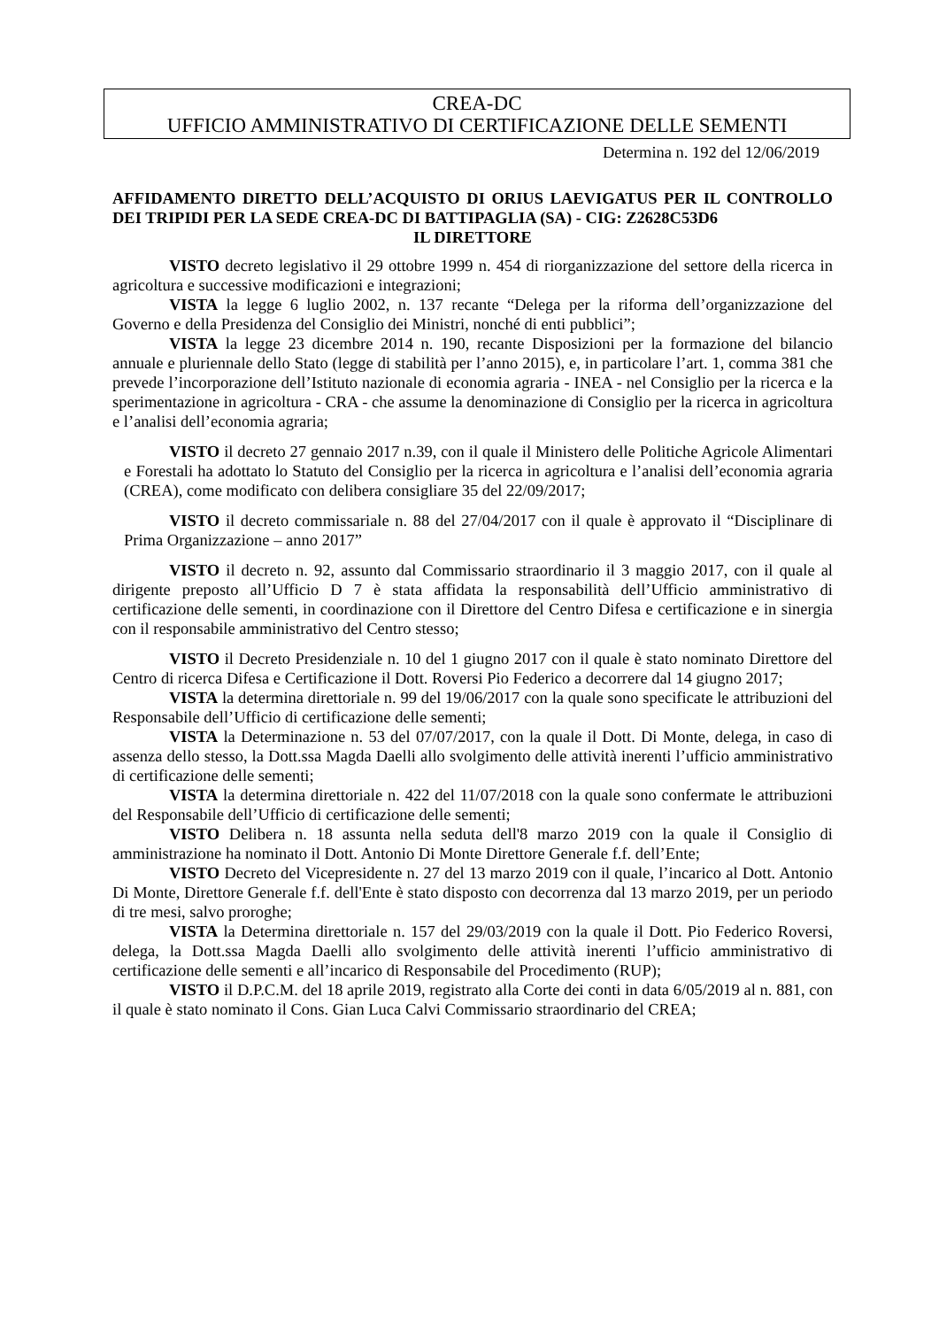CREA-DC
UFFICIO AMMINISTRATIVO DI CERTIFICAZIONE DELLE SEMENTI
Determina n. 192 del 12/06/2019
AFFIDAMENTO DIRETTO DELL’ACQUISTO DI ORIUS LAEVIGATUS PER IL CONTROLLO DEI TRIPIDI PER LA SEDE CREA-DC DI BATTIPAGLIA (SA) - CIG: Z2628C53D6
IL DIRETTORE
VISTO decreto legislativo il 29 ottobre 1999 n. 454 di riorganizzazione del settore della ricerca in agricoltura e successive modificazioni e integrazioni;
VISTA la legge 6 luglio 2002, n. 137 recante “Delega per la riforma dell’organizzazione del Governo e della Presidenza del Consiglio dei Ministri, nonché di enti pubblici”;
VISTA la legge 23 dicembre 2014 n. 190, recante Disposizioni per la formazione del bilancio annuale e pluriennale dello Stato (legge di stabilità per l’anno 2015), e, in particolare l’art. 1, comma 381 che prevede l’incorporazione dell’Istituto nazionale di economia agraria - INEA - nel Consiglio per la ricerca e la sperimentazione in agricoltura - CRA - che assume la denominazione di Consiglio per la ricerca in agricoltura e l’analisi dell’economia agraria;
VISTO il decreto 27 gennaio 2017 n.39, con il quale il Ministero delle Politiche Agricole Alimentari e Forestali ha adottato lo Statuto del Consiglio per la ricerca in agricoltura e l’analisi dell’economia agraria (CREA), come modificato con delibera consigliare 35 del 22/09/2017;
VISTO il decreto commissariale n. 88 del 27/04/2017 con il quale è approvato il “Disciplinare di Prima Organizzazione – anno 2017”
VISTO il decreto n. 92, assunto dal Commissario straordinario il 3 maggio 2017, con il quale al dirigente preposto all’Ufficio D 7 è stata affidata la responsabilità dell’Ufficio amministrativo di certificazione delle sementi, in coordinazione con il Direttore del Centro Difesa e certificazione e in sinergia con il responsabile amministrativo del Centro stesso;
VISTO il Decreto Presidenziale n. 10 del 1 giugno 2017 con il quale è stato nominato Direttore del Centro di ricerca Difesa e Certificazione il Dott. Roversi Pio Federico a decorrere dal 14 giugno 2017;
VISTA la determina direttoriale n. 99 del 19/06/2017 con la quale sono specificate le attribuzioni del Responsabile dell’Ufficio di certificazione delle sementi;
VISTA la Determinazione n. 53 del 07/07/2017, con la quale il Dott. Di Monte, delega, in caso di assenza dello stesso, la Dott.ssa Magda Daelli allo svolgimento delle attività inerenti l’ufficio amministrativo di certificazione delle sementi;
VISTA la determina direttoriale n. 422 del 11/07/2018 con la quale sono confermate le attribuzioni del Responsabile dell’Ufficio di certificazione delle sementi;
VISTO Delibera n. 18 assunta nella seduta dell'8 marzo 2019 con la quale il Consiglio di amministrazione ha nominato il Dott. Antonio Di Monte Direttore Generale f.f. dell’Ente;
VISTO Decreto del Vicepresidente n. 27 del 13 marzo 2019 con il quale, l’incarico al Dott. Antonio Di Monte, Direttore Generale f.f. dell'Ente è stato disposto con decorrenza dal 13 marzo 2019, per un periodo di tre mesi, salvo proroghe;
VISTA la Determina direttoriale n. 157 del 29/03/2019 con la quale il Dott. Pio Federico Roversi, delega, la Dott.ssa Magda Daelli allo svolgimento delle attività inerenti l’ufficio amministrativo di certificazione delle sementi e all’incarico di Responsabile del Procedimento (RUP);
VISTO il D.P.C.M. del 18 aprile 2019, registrato alla Corte dei conti in data 6/05/2019 al n. 881, con il quale è stato nominato il Cons. Gian Luca Calvi Commissario straordinario del CREA;